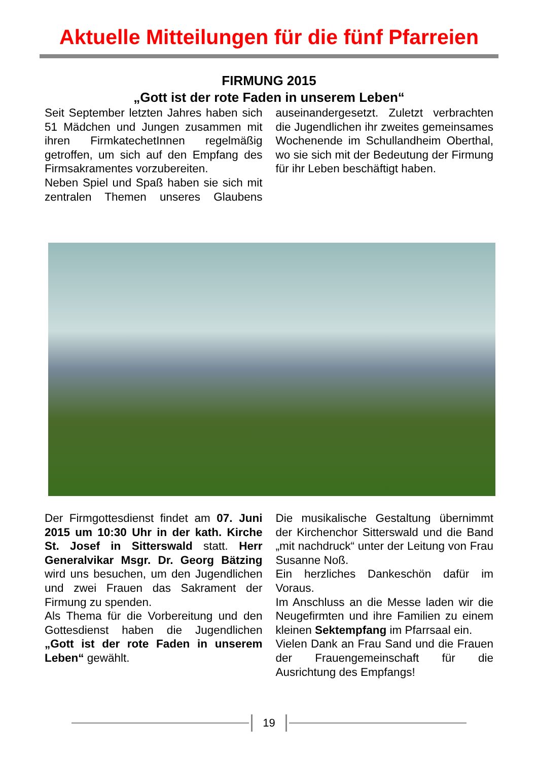Aktuelle Mitteilungen für die fünf Pfarreien
FIRMUNG 2015
„Gott ist der rote Faden in unserem Leben“
Seit September letzten Jahres haben sich 51 Mädchen und Jungen zusammen mit ihren FirmkatechetInnen regelmäßig getroffen, um sich auf den Empfang des Firmsakramentes vorzubereiten.
Neben Spiel und Spaß haben sie sich mit zentralen Themen unseres Glaubens auseinandergesetzt. Zuletzt verbrachten die Jugendlichen ihr zweites gemeinsames Wochenende im Schullandheim Oberthal, wo sie sich mit der Bedeutung der Firmung für ihr Leben beschäftigt haben.
Der Firmgottesdienst findet am 07. Juni 2015 um 10:30 Uhr in der kath. Kirche St. Josef in Sitterswald statt. Herr Generalvikar Msgr. Dr. Georg Bätzing wird uns besuchen, um den Jugendlichen und zwei Frauen das Sakrament der Firmung zu spenden.
Als Thema für die Vorbereitung und den Gottesdienst haben die Jugendlichen „Gott ist der rote Faden in unserem Leben“ gewählt.
Die musikalische Gestaltung übernimmt der Kirchenchor Sitterswald und die Band „mit nachdruck“ unter der Leitung von Frau Susanne Noß.
Ein herzliches Dankeschön dafür im Voraus.
Im Anschluss an die Messe laden wir die Neugefirmten und ihre Familien zu einem kleinen Sektempfang im Pfarrsaal ein.
Vielen Dank an Frau Sand und die Frauen der Frauengemeinschaft für die Ausrichtung des Empfangs!
19